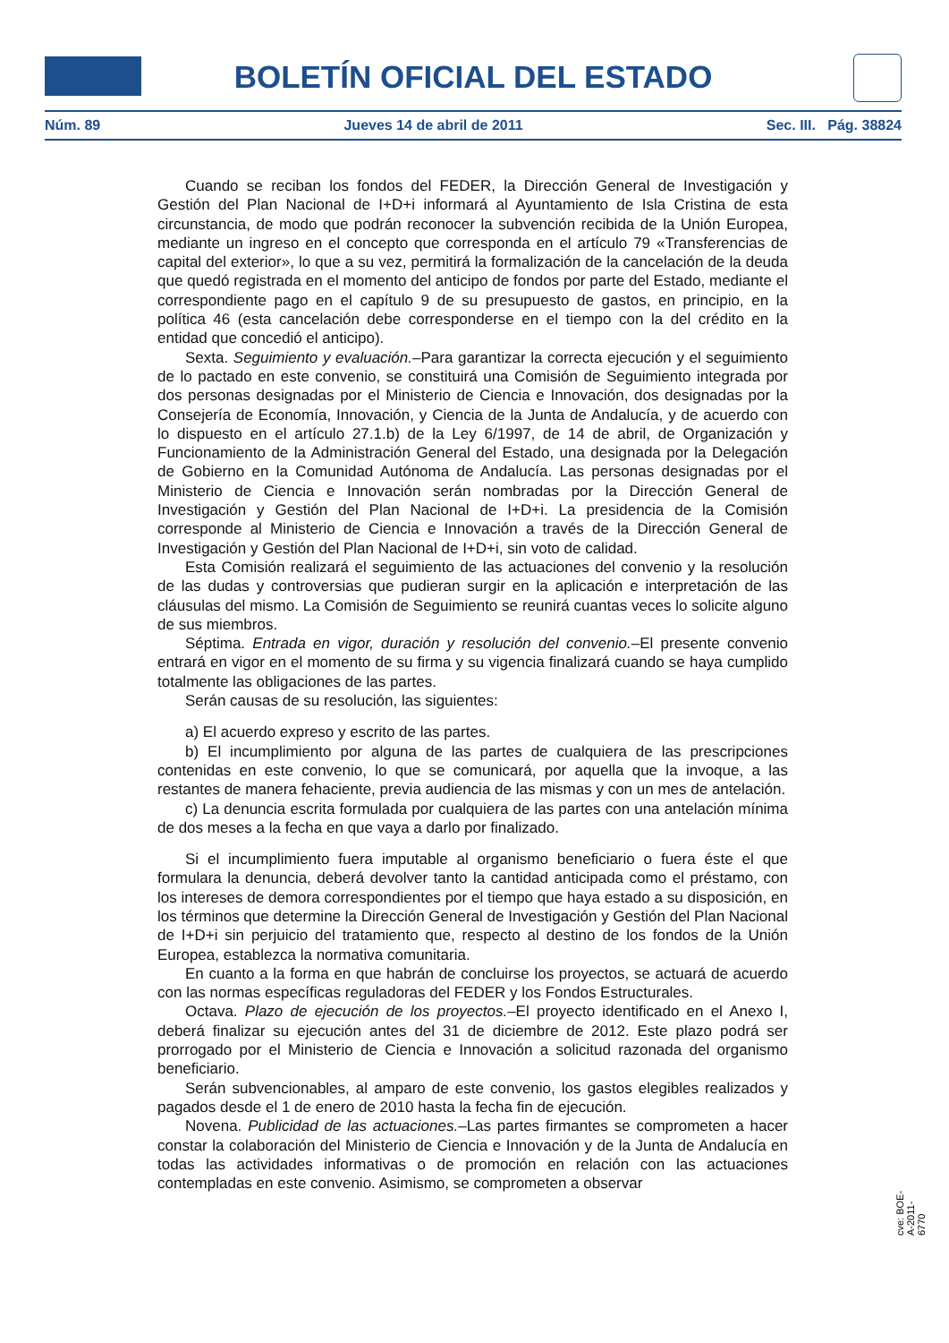BOLETÍN OFICIAL DEL ESTADO
Núm. 89 Jueves 14 de abril de 2011 Sec. III. Pág. 38824
Cuando se reciban los fondos del FEDER, la Dirección General de Investigación y Gestión del Plan Nacional de I+D+i informará al Ayuntamiento de Isla Cristina de esta circunstancia, de modo que podrán reconocer la subvención recibida de la Unión Europea, mediante un ingreso en el concepto que corresponda en el artículo 79 «Transferencias de capital del exterior», lo que a su vez, permitirá la formalización de la cancelación de la deuda que quedó registrada en el momento del anticipo de fondos por parte del Estado, mediante el correspondiente pago en el capítulo 9 de su presupuesto de gastos, en principio, en la política 46 (esta cancelación debe corresponderse en el tiempo con la del crédito en la entidad que concedió el anticipo).
Sexta. Seguimiento y evaluación.–Para garantizar la correcta ejecución y el seguimiento de lo pactado en este convenio, se constituirá una Comisión de Seguimiento integrada por dos personas designadas por el Ministerio de Ciencia e Innovación, dos designadas por la Consejería de Economía, Innovación, y Ciencia de la Junta de Andalucía, y de acuerdo con lo dispuesto en el artículo 27.1.b) de la Ley 6/1997, de 14 de abril, de Organización y Funcionamiento de la Administración General del Estado, una designada por la Delegación de Gobierno en la Comunidad Autónoma de Andalucía. Las personas designadas por el Ministerio de Ciencia e Innovación serán nombradas por la Dirección General de Investigación y Gestión del Plan Nacional de I+D+i. La presidencia de la Comisión corresponde al Ministerio de Ciencia e Innovación a través de la Dirección General de Investigación y Gestión del Plan Nacional de I+D+i, sin voto de calidad.
Esta Comisión realizará el seguimiento de las actuaciones del convenio y la resolución de las dudas y controversias que pudieran surgir en la aplicación e interpretación de las cláusulas del mismo. La Comisión de Seguimiento se reunirá cuantas veces lo solicite alguno de sus miembros.
Séptima. Entrada en vigor, duración y resolución del convenio.–El presente convenio entrará en vigor en el momento de su firma y su vigencia finalizará cuando se haya cumplido totalmente las obligaciones de las partes.
Serán causas de su resolución, las siguientes:
a) El acuerdo expreso y escrito de las partes.
b) El incumplimiento por alguna de las partes de cualquiera de las prescripciones contenidas en este convenio, lo que se comunicará, por aquella que la invoque, a las restantes de manera fehaciente, previa audiencia de las mismas y con un mes de antelación.
c) La denuncia escrita formulada por cualquiera de las partes con una antelación mínima de dos meses a la fecha en que vaya a darlo por finalizado.
Si el incumplimiento fuera imputable al organismo beneficiario o fuera éste el que formulara la denuncia, deberá devolver tanto la cantidad anticipada como el préstamo, con los intereses de demora correspondientes por el tiempo que haya estado a su disposición, en los términos que determine la Dirección General de Investigación y Gestión del Plan Nacional de I+D+i sin perjuicio del tratamiento que, respecto al destino de los fondos de la Unión Europea, establezca la normativa comunitaria.
En cuanto a la forma en que habrán de concluirse los proyectos, se actuará de acuerdo con las normas específicas reguladoras del FEDER y los Fondos Estructurales.
Octava. Plazo de ejecución de los proyectos.–El proyecto identificado en el Anexo I, deberá finalizar su ejecución antes del 31 de diciembre de 2012. Este plazo podrá ser prorrogado por el Ministerio de Ciencia e Innovación a solicitud razonada del organismo beneficiario.
Serán subvencionables, al amparo de este convenio, los gastos elegibles realizados y pagados desde el 1 de enero de 2010 hasta la fecha fin de ejecución.
Novena. Publicidad de las actuaciones.–Las partes firmantes se comprometen a hacer constar la colaboración del Ministerio de Ciencia e Innovación y de la Junta de Andalucía en todas las actividades informativas o de promoción en relación con las actuaciones contempladas en este convenio. Asimismo, se comprometen a observar
cve: BOE-A-2011-6770